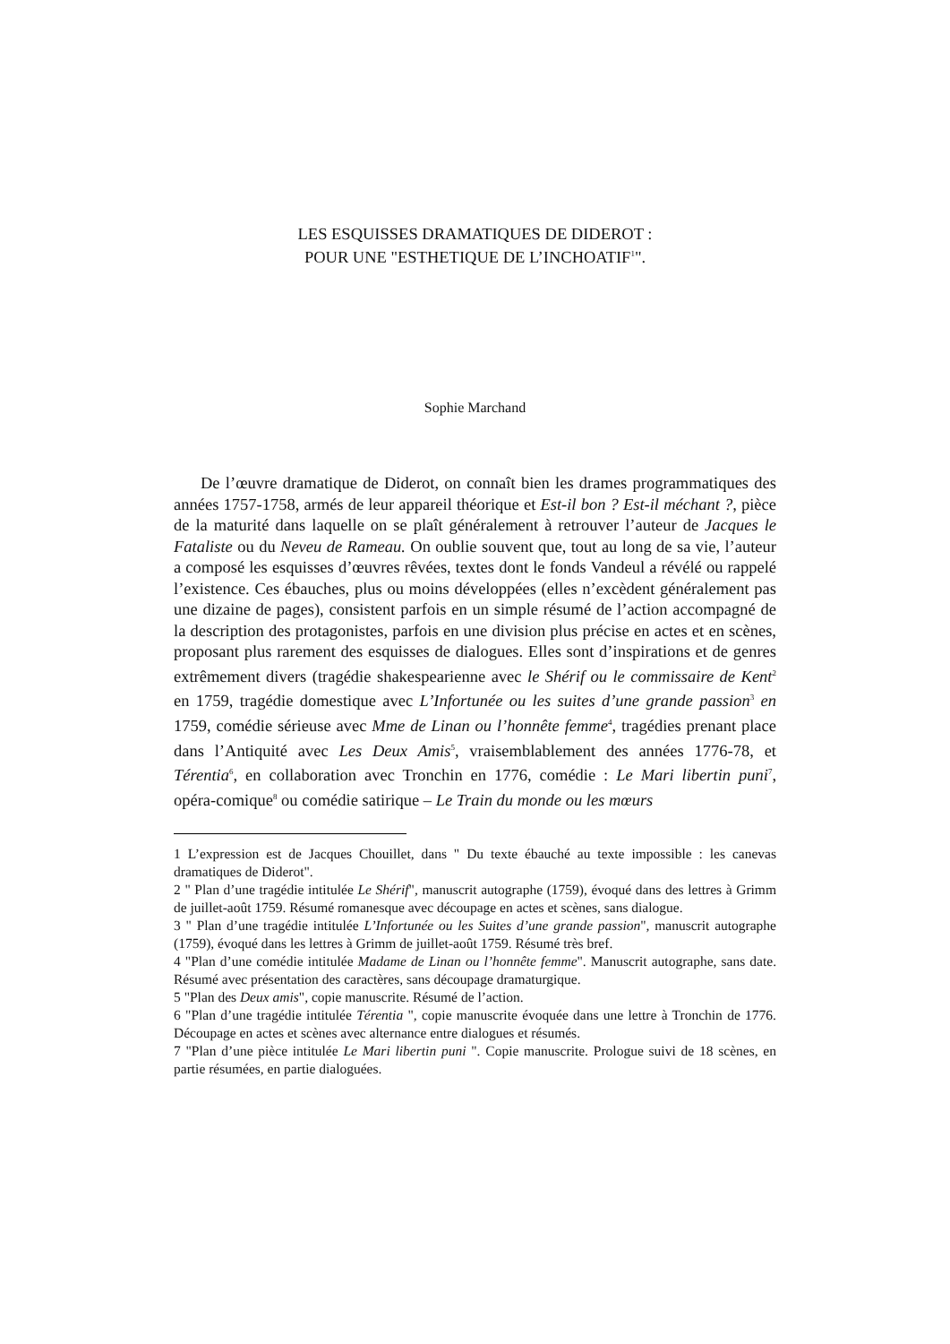LES ESQUISSES DRAMATIQUES DE DIDEROT :
POUR UNE "ESTHETIQUE DE L’INCHOATIF<sup>1</sup>".
Sophie Marchand
De l’œuvre dramatique de Diderot, on connaît bien les drames programmatiques des années 1757-1758, armés de leur appareil théorique et Est-il bon ? Est-il méchant ?, pièce de la maturité dans laquelle on se plaît généralement à retrouver l’auteur de Jacques le Fataliste ou du Neveu de Rameau. On oublie souvent que, tout au long de sa vie, l’auteur a composé les esquisses d’œuvres rêvées, textes dont le fonds Vandeul a révélé ou rappelé l’existence. Ces ébauches, plus ou moins développées (elles n’excèdent généralement pas une dizaine de pages), consistent parfois en un simple résumé de l’action accompagné de la description des protagonistes, parfois en une division plus précise en actes et en scènes, proposant plus rarement des esquisses de dialogues. Elles sont d’inspirations et de genres extrêmement divers (tragédie shakespearienne avec le Shérif ou le commissaire de Kent<sup>2</sup> en 1759, tragédie domestique avec L’Infortunée ou les suites d’une grande passion<sup>3</sup> en 1759, comédie sérieuse avec Mme de Linan ou l’honnête femme<sup>4</sup>, tragédies prenant place dans l’Antiquité avec Les Deux Amis<sup>5</sup>, vraisemblablement des années 1776-78, et Térentia<sup>6</sup>, en collaboration avec Tronchin en 1776, comédie : Le Mari libertin puni<sup>7</sup>, opéra-comique<sup>8</sup> ou comédie satirique – Le Train du monde ou les mœurs
1 L’expression est de Jacques Chouillet, dans " Du texte ébauché au texte impossible : les canevas dramatiques de Diderot".
2 " Plan d’une tragédie intitulée Le Shérif", manuscrit autographe (1759), évoqué dans des lettres à Grimm de juillet-août 1759. Résumé romanesque avec découpage en actes et scènes, sans dialogue.
3 " Plan d’une tragédie intitulée L’Infortunée ou les Suites d’une grande passion", manuscrit autographe (1759), évoqué dans les lettres à Grimm de juillet-août 1759. Résumé très bref.
4 "Plan d’une comédie intitulée Madame de Linan ou l’honnête femme". Manuscrit autographe, sans date. Résumé avec présentation des caractères, sans découpage dramaturgique.
5 "Plan des Deux amis", copie manuscrite. Résumé de l’action.
6 "Plan d’une tragédie intitulée Térentia ", copie manuscrite évoquée dans une lettre à Tronchin de 1776. Découpage en actes et scènes avec alternance entre dialogues et résumés.
7 "Plan d’une pièce intitulée Le Mari libertin puni ". Copie manuscrite. Prologue suivi de 18 scènes, en partie résumées, en partie dialoguées.